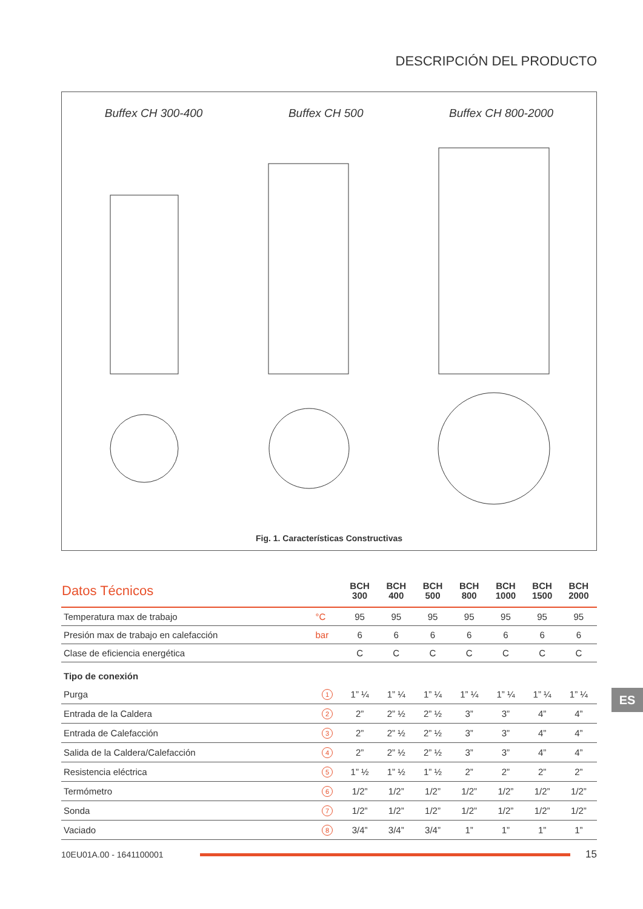DESCRIPCIÓN DEL PRODUCTO
Buffex CH 300-400 Buffex CH 500 Buffex CH 800-2000
Fig. 1. Características Constructivas
| Datos Técnicos | | BCH 300 | BCH 400 | BCH 500 | BCH 800 | BCH 1000 | BCH 1500 | BCH 2000 |
| --- | --- | --- | --- | --- | --- | --- | --- | --- |
| Temperatura max de trabajo | °C | 95 | 95 | 95 | 95 | 95 | 95 | 95 |
| Presión max de trabajo en calefacción | bar | 6 | 6 | 6 | 6 | 6 | 6 | 6 |
| Clase de eficiencia energética | | C | C | C | C | C | C | C |
| Tipo de conexión | | | | | | | | |
| Purga | 1 | 1” ¼ | 1” ¼ | 1” ¼ | 1” ¼ | 1” ¼ | 1” ¼ | 1” ¼ |
| Entrada de la Caldera | 2 | 2” | 2” ½ | 2” ½ | 3” | 3” | 4” | 4” |
| Entrada de Calefacción | 3 | 2” | 2” ½ | 2” ½ | 3” | 3” | 4” | 4” |
| Salida de la Caldera/Calefacción | 4 | 2” | 2” ½ | 2” ½ | 3” | 3” | 4” | 4” |
| Resistencia eléctrica | 5 | 1” ½ | 1” ½ | 1” ½ | 2” | 2” | 2” | 2” |
| Termómetro | 6 | 1/2” | 1/2” | 1/2” | 1/2” | 1/2” | 1/2” | 1/2” |
| Sonda | 7 | 1/2” | 1/2” | 1/2” | 1/2” | 1/2” | 1/2” | 1/2” |
| Vaciado | 8 | 3/4” | 3/4” | 3/4” | 1” | 1” | 1” | 1” |
ES
10EU01A.00 - 1641100001
15